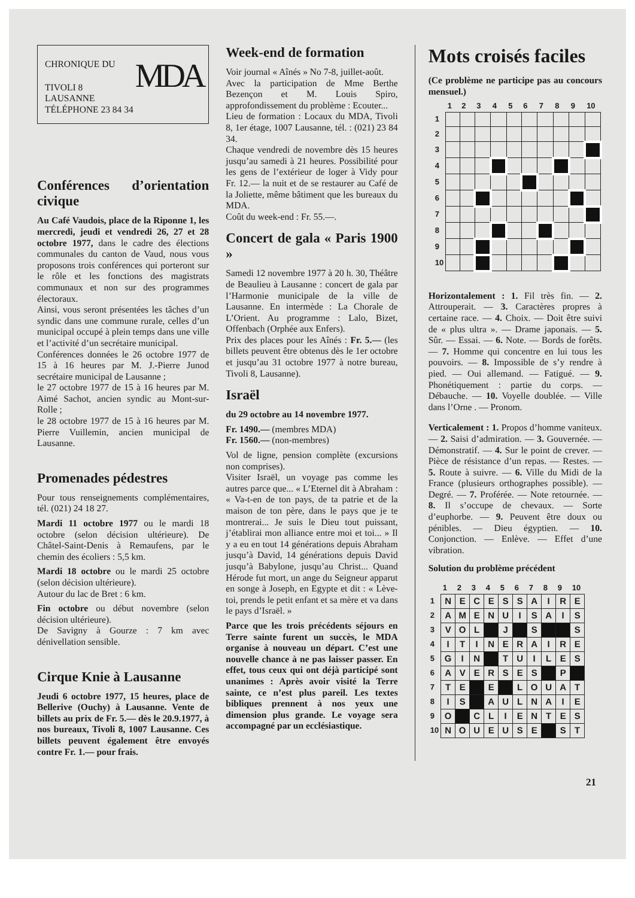CHRONIQUE DU
MDA
TIVOLI 8
LAUSANNE
TÉLÉPHONE 23 84 34
Conférences d’orientation civique
Au Café Vaudois, place de la Riponne 1, les mercredi, jeudi et vendredi 26, 27 et 28 octobre 1977, dans le cadre des élections communales du canton de Vaud, nous vous proposons trois conférences qui porteront sur le rôle et les fonctions des magistrats communaux et non sur des programmes électoraux.
Ainsi, vous seront présentées les tâches d’un syndic dans une commune rurale, celles d’un municipal occupé à plein temps dans une ville et l’activité d’un secrétaire municipal.
Conférences données le 26 octobre 1977 de 15 à 16 heures par M. J.-Pierre Junod secrétaire municipal de Lausanne ;
le 27 octobre 1977 de 15 à 16 heures par M. Aimé Sachot, ancien syndic au Mont-sur-Rolle ;
le 28 octobre 1977 de 15 à 16 heures par M. Pierre Vuillemin, ancien municipal de Lausanne.
Promenades pédestres
Pour tous renseignements complémentaires, tél. (021) 24 18 27.
Mardi 11 octobre 1977 ou le mardi 18 octobre (selon décision ultérieure). De Châtel-Saint-Denis à Remaufens, par le chemin des écoliers : 5,5 km.
Mardi 18 octobre ou le mardi 25 octobre (selon décision ultérieure).
Autour du lac de Bret : 6 km.
Fin octobre ou début novembre (selon décision ultérieure).
De Savigny à Gourze : 7 km avec dénivellation sensible.
Cirque Knie à Lausanne
Jeudi 6 octobre 1977, 15 heures, place de Bellerive (Ouchy) à Lausanne. Vente de billets au prix de Fr. 5.— dès le 20.9.1977, à nos bureaux, Tivoli 8, 1007 Lausanne. Ces billets peuvent également être envoyés contre Fr. 1.— pour frais.
Week-end de formation
Voir journal « Aînés » No 7-8, juillet-août.
Avec la participation de Mme Berthe Bezençon et M. Louis Spiro, approfondissement du problème : Ecouter...
Lieu de formation : Locaux du MDA, Tivoli 8, 1er étage, 1007 Lausanne, tél. : (021) 23 84 34.
Chaque vendredi de novembre dès 15 heures jusqu’au samedi à 21 heures. Possibilité pour les gens de l’extérieur de loger à Vidy pour Fr. 12.— la nuit et de se restaurer au Café de la Joliette, même bâtiment que les bureaux du MDA.
Coût du week-end : Fr. 55.—.
Concert de gala « Paris 1900 »
Samedi 12 novembre 1977 à 20 h. 30, Théâtre de Beaulieu à Lausanne : concert de gala par l’Harmonie municipale de la ville de Lausanne. En intermède : La Chorale de L’Orient. Au programme : Lalo, Bizet, Offenbach (Orphée aux Enfers).
Prix des places pour les Aînés : Fr. 5.— (les billets peuvent être obtenus dès le 1er octobre et jusqu’au 31 octobre 1977 à notre bureau, Tivoli 8, Lausanne).
Israël
du 29 octobre au 14 novembre 1977.
Fr. 1490.— (membres MDA)
Fr. 1560.— (non-membres)
Vol de ligne, pension complète (excursions non comprises).
Visiter Israël, un voyage pas comme les autres parce que... « L’Eternel dit à Abraham : « Va-t-en de ton pays, de ta patrie et de la maison de ton père, dans le pays que je te montrerai... Je suis le Dieu tout puissant, j’établirai mon alliance entre moi et toi... » Il y a eu en tout 14 générations depuis Abraham jusqu’à David, 14 générations depuis David jusqu’à Babylone, jusqu’au Christ... Quand Hérode fut mort, un ange du Seigneur apparut en songe à Joseph, en Egypte et dit : « Lève-toi, prends le petit enfant et sa mère et va dans le pays d’Israël. »
Parce que les trois précédents séjours en Terre sainte furent un succès, le MDA organise à nouveau un départ. C’est une nouvelle chance à ne pas laisser passer. En effet, tous ceux qui ont déjà participé sont unanimes : Après avoir visité la Terre sainte, ce n’est plus pareil. Les textes bibliques prennent à nos yeux une dimension plus grande. Le voyage sera accompagné par un ecclésiastique.
Mots croisés faciles
(Ce problème ne participe pas au concours mensuel.)
| | 1 | 2 | 3 | 4 | 5 | 6 | 7 | 8 | 9 | 10 |
| --- | --- | --- | --- | --- | --- | --- | --- | --- | --- | --- |
| 1 | | | | | | | | | | |
| 2 | | | | | | | | | | |
| 3 | | | | | | | | | | |
| 4 | | | | | | | | | | |
| 5 | | | | | | | | | | |
| 6 | | | | | | | | | | |
| 7 | | | | | | | | | | |
| 8 | | | | | | | | | | |
| 9 | | | | | | | | | | |
| 10 | | | | | | | | | | |
Horizontalement : 1. Fil très fin. — 2. Attrouperait. — 3. Caractères propres à certaine race. — 4. Choix. — Doit être suivi de « plus ultra ». — Drame japonais. — 5. Sûr. — Essai. — 6. Note. — Bords de forêts. — 7. Homme qui concentre en lui tous les pouvoirs. — 8. Impossible de s’y rendre à pied. — Oui allemand. — Fatigué. — 9. Phonétiquement : partie du corps. — Débauche. — 10. Voyelle doublée. — Ville dans l’Orne . — Pronom.
Verticalement : 1. Propos d’homme vaniteux. — 2. Saisi d’admiration. — 3. Gouvernée. — Démonstratif. — 4. Sur le point de crever. — Pièce de résistance d’un repas. — Restes. — 5. Route à suivre. — 6. Ville du Midi de la France (plusieurs orthographes possible). — Degré. — 7. Proférée. — Note retournée. — 8. Il s’occupe de chevaux. — Sorte d’euphorbe. — 9. Peuvent être doux ou pénibles. — Dieu égyptien. — 10. Conjonction. — Enlève. — Effet d’une vibration.
Solution du problème précédent
| | 1 | 2 | 3 | 4 | 5 | 6 | 7 | 8 | 9 | 10 |
| --- | --- | --- | --- | --- | --- | --- | --- | --- | --- | --- |
| 1 | N | E | C | E | S | S | A | I | R | E |
| 2 | A | M | E | N | U | I | S | A | I | S |
| 3 | V | O | L | | J | | S | | | S |
| 4 | I | T | I | N | E | R | A | I | R | E |
| 5 | G | I | N | | T | U | I | L | E | S |
| 6 | A | V | E | R | S | E | S | | P | |
| 7 | T | E | | E | | L | O | U | A | T |
| 8 | I | S | | A | U | L | N | A | I | E |
| 9 | O | | C | L | I | E | N | T | E | S |
| 10 | N | O | U | E | U | S | E | | S | T |
21